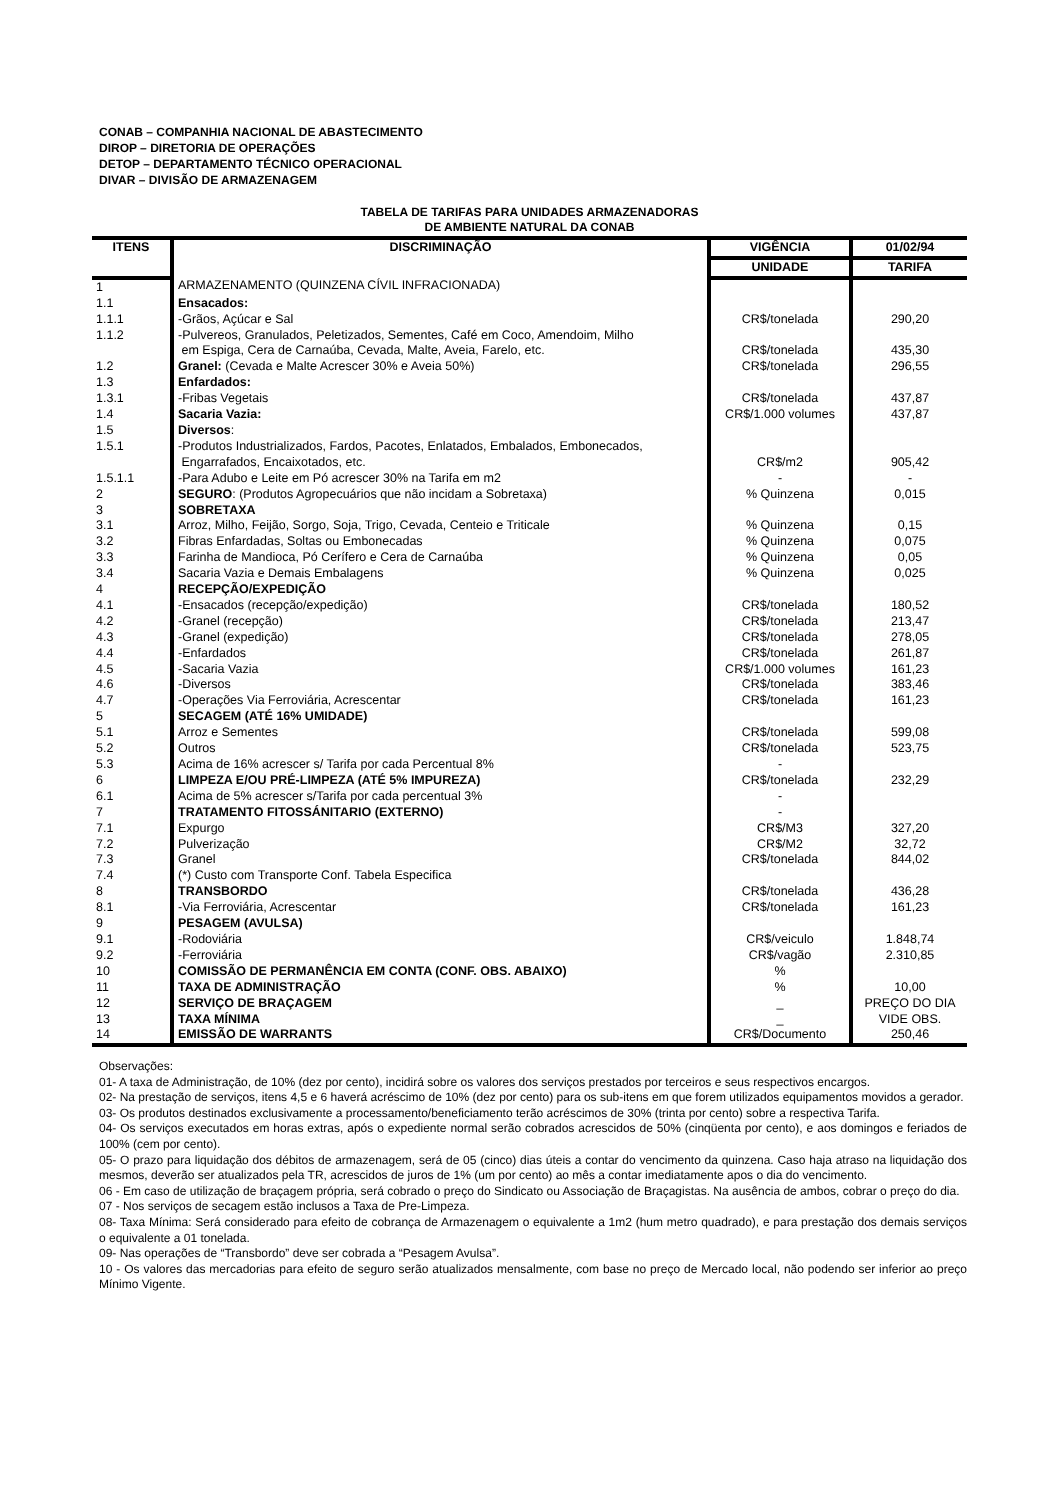CONAB – COMPANHIA NACIONAL DE ABASTECIMENTO
DIROP – DIRETORIA DE OPERAÇÕES
DETOP – DEPARTAMENTO TÉCNICO OPERACIONAL
DIVAR – DIVISÃO DE ARMAZENAGEM
TABELA DE TARIFAS PARA UNIDADES ARMAZENADORAS
DE AMBIENTE NATURAL DA CONAB
| ITENS | DISCRIMINAÇÃO | VIGÊNCIA | 01/02/94 |
| --- | --- | --- | --- |
| | | UNIDADE | TARIFA |
| 1 | ARMAZENAMENTO (QUINZENA CÍVIL INFRACIONADA) | | |
| 1.1 | Ensacados: | | |
| 1.1.1 | -Grãos, Açúcar e Sal | CR$/tonelada | 290,20 |
| 1.1.2 | -Pulvereos, Granulados, Peletizados, Sementes, Café em Coco, Amendoim, Milho em Espiga, Cera de Carnaúba, Cevada, Malte, Aveia, Farelo, etc. | CR$/tonelada | 435,30 |
| 1.2 | Granel: (Cevada e Malte Acrescer 30% e Aveia 50%) | CR$/tonelada | 296,55 |
| 1.3 | Enfardados: | | |
| 1.3.1 | -Fribas Vegetais | CR$/tonelada | 437,87 |
| 1.4 | Sacaria Vazia: | CR$/1.000 volumes | 437,87 |
| 1.5 | Diversos : | | |
| 1.5.1 | -Produtos Industrializados, Fardos, Pacotes, Enlatados, Embalados, Embonecados, Engarrafados, Encaixotados, etc. | CR$/m2 | 905,42 |
| 1.5.1.1 | -Para Adubo e Leite em Pó acrescer 30% na Tarifa em m2 | - | - |
| 2 | SEGURO : (Produtos Agropecuários que não incidam a Sobretaxa) | % Quinzena | 0,015 |
| 3 | SOBRETAXA | | |
| 3.1 | Arroz, Milho, Feijão, Sorgo, Soja, Trigo, Cevada, Centeio e Triticale | % Quinzena | 0,15 |
| 3.2 | Fibras Enfardadas, Soltas ou Embonecadas | % Quinzena | 0,075 |
| 3.3 | Farinha de Mandioca, Pó Cerífero e Cera de Carnaúba | % Quinzena | 0,05 |
| 3.4 | Sacaria Vazia e Demais Embalagens | % Quinzena | 0,025 |
| 4 | RECEPÇÃO/EXPEDIÇÃO | | |
| 4.1 | -Ensacados (recepção/expedição) | CR$/tonelada | 180,52 |
| 4.2 | -Granel (recepção) | CR$/tonelada | 213,47 |
| 4.3 | -Granel (expedição) | CR$/tonelada | 278,05 |
| 4.4 | -Enfardados | CR$/tonelada | 261,87 |
| 4.5 | -Sacaria Vazia | CR$/1.000 volumes | 161,23 |
| 4.6 | -Diversos | CR$/tonelada | 383,46 |
| 4.7 | -Operações Via Ferroviária, Acrescentar | CR$/tonelada | 161,23 |
| 5 | SECAGEM (ATÉ 16% UMIDADE) | | |
| 5.1 | Arroz e Sementes | CR$/tonelada | 599,08 |
| 5.2 | Outros | CR$/tonelada | 523,75 |
| 5.3 | Acima de 16% acrescer s/ Tarifa por cada Percentual 8% | - | |
| 6 | LIMPEZA E/OU PRÉ-LIMPEZA (ATÉ 5% IMPUREZA) | CR$/tonelada | 232,29 |
| 6.1 | Acima de 5% acrescer s/Tarifa por cada percentual 3% | - | |
| 7 | TRATAMENTO FITOSSÁNITARIO (EXTERNO) | - | |
| 7.1 | Expurgo | CR$/M3 | 327,20 |
| 7.2 | Pulverização | CR$/M2 | 32,72 |
| 7.3 | Granel | CR$/tonelada | 844,02 |
| 7.4 | (*) Custo com Transporte Conf. Tabela Especifica | | |
| 8 | TRANSBORDO | CR$/tonelada | 436,28 |
| 8.1 | -Via Ferroviária, Acrescentar | CR$/tonelada | 161,23 |
| 9 | PESAGEM (AVULSA) | | |
| 9.1 | -Rodoviária | CR$/veiculo | 1.848,74 |
| 9.2 | -Ferroviária | CR$/vagão | 2.310,85 |
| 10 | COMISSÃO DE PERMANÊNCIA EM CONTA (CONF. OBS. ABAIXO) | % | |
| 11 | TAXA DE ADMINISTRAÇÃO | % | 10,00 |
| 12 | SERVIÇO DE BRAÇAGEM | _ | PREÇO DO DIA |
| 13 | TAXA MÍNIMA | _ | VIDE OBS. |
| 14 | EMISSÃO DE WARRANTS | CR$/Documento | 250,46 |
Observações:
01- A taxa de Administração, de 10% (dez por cento), incidirá sobre os valores dos serviços prestados por terceiros e seus respectivos encargos.
02- Na prestação de serviços, itens 4,5 e 6 haverá acréscimo de 10% (dez por cento) para os sub-itens em que forem utilizados equipamentos movidos a gerador.
03- Os produtos destinados exclusivamente a processamento/beneficiamento terão acréscimos de 30% (trinta por cento) sobre a respectiva Tarifa.
04- Os serviços executados em horas extras, após o expediente normal serão cobrados acrescidos de 50% (cinqüenta por cento), e aos domingos e feriados de 100% (cem por cento).
05- O prazo para liquidação dos débitos de armazenagem, será de 05 (cinco) dias úteis a contar do vencimento da quinzena. Caso haja atraso na liquidação dos mesmos, deverão ser atualizados pela TR, acrescidos de juros de 1% (um por cento) ao mês a contar imediatamente apos o dia do vencimento.
06 - Em caso de utilização de braçagem própria, será cobrado o preço do Sindicato ou Associação de Braçagistas. Na ausência de ambos, cobrar o preço do dia.
07 - Nos serviços de secagem estão inclusos a Taxa de Pre-Limpeza.
08- Taxa Mínima: Será considerado para efeito de cobrança de Armazenagem o equivalente a 1m2 (hum metro quadrado), e para prestação dos demais serviços o equivalente a 01 tonelada.
09- Nas operações de “Transbordo” deve ser cobrada a “Pesagem Avulsa”.
10 - Os valores das mercadorias para efeito de seguro serão atualizados mensalmente, com base no preço de Mercado local, não podendo ser inferior ao preço Mínimo Vigente.